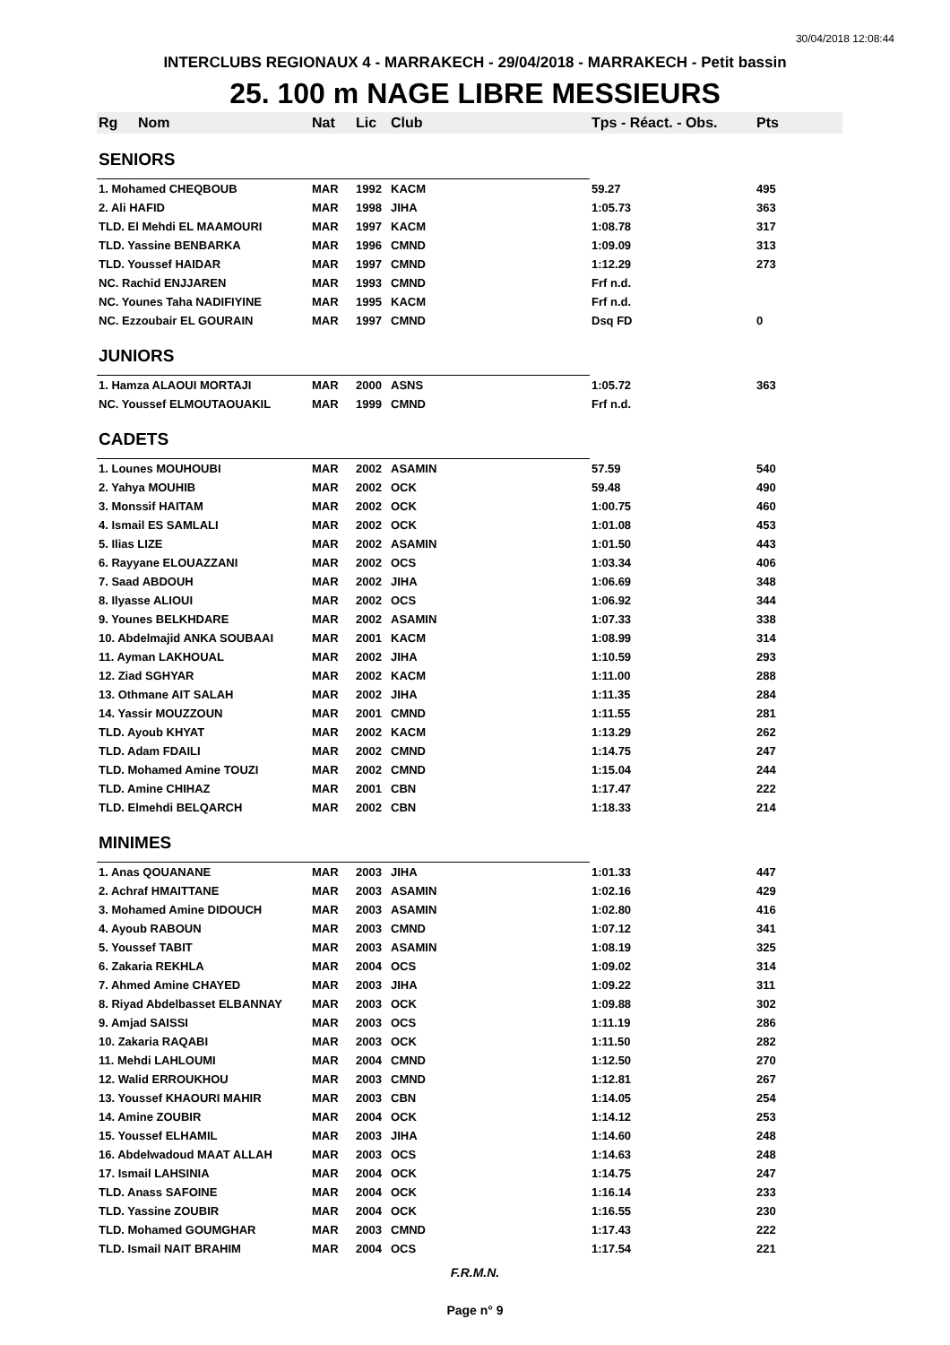30/04/2018 12:08:44
INTERCLUBS REGIONAUX 4 - MARRAKECH - 29/04/2018 - MARRAKECH - Petit bassin
25. 100 m NAGE LIBRE MESSIEURS
| Rg | Nom | Nat | Lic | Club | Tps - Réact. - Obs. | Pts |
| --- | --- | --- | --- | --- | --- | --- |
| SENIORS | | | | | | |
| 1. Mohamed CHEQBOUB | | MAR | 1992 | KACM | 59.27 | 495 |
| 2. Ali HAFID | | MAR | 1998 | JIHA | 1:05.73 | 363 |
| TLD. El Mehdi EL MAAMOURI | | MAR | 1997 | KACM | 1:08.78 | 317 |
| TLD. Yassine BENBARKA | | MAR | 1996 | CMND | 1:09.09 | 313 |
| TLD. Youssef HAIDAR | | MAR | 1997 | CMND | 1:12.29 | 273 |
| NC. Rachid ENJJAREN | | MAR | 1993 | CMND | Frf n.d. | |
| NC. Younes Taha NADIFIYINE | | MAR | 1995 | KACM | Frf n.d. | |
| NC. Ezzoubair EL GOURAIN | | MAR | 1997 | CMND | Dsq FD | 0 |
| JUNIORS | | | | | | |
| 1. Hamza ALAOUI MORTAJI | | MAR | 2000 | ASNS | 1:05.72 | 363 |
| NC. Youssef ELMOUTAOUAKIL | | MAR | 1999 | CMND | Frf n.d. | |
| CADETS | | | | | | |
| 1. Lounes MOUHOUBI | | MAR | 2002 | ASAMIN | 57.59 | 540 |
| 2. Yahya MOUHIB | | MAR | 2002 | OCK | 59.48 | 490 |
| 3. Monssif HAITAM | | MAR | 2002 | OCK | 1:00.75 | 460 |
| 4. Ismail ES SAMLALI | | MAR | 2002 | OCK | 1:01.08 | 453 |
| 5. Ilias LIZE | | MAR | 2002 | ASAMIN | 1:01.50 | 443 |
| 6. Rayyane ELOUAZZANI | | MAR | 2002 | OCS | 1:03.34 | 406 |
| 7. Saad ABDOUH | | MAR | 2002 | JIHA | 1:06.69 | 348 |
| 8. Ilyasse ALIOUI | | MAR | 2002 | OCS | 1:06.92 | 344 |
| 9. Younes BELKHDARE | | MAR | 2002 | ASAMIN | 1:07.33 | 338 |
| 10. Abdelmajid ANKA SOUBAAI | | MAR | 2001 | KACM | 1:08.99 | 314 |
| 11. Ayman LAKHOUAL | | MAR | 2002 | JIHA | 1:10.59 | 293 |
| 12. Ziad SGHYAR | | MAR | 2002 | KACM | 1:11.00 | 288 |
| 13. Othmane AIT SALAH | | MAR | 2002 | JIHA | 1:11.35 | 284 |
| 14. Yassir MOUZZOUN | | MAR | 2001 | CMND | 1:11.55 | 281 |
| TLD. Ayoub KHYAT | | MAR | 2002 | KACM | 1:13.29 | 262 |
| TLD. Adam FDAILI | | MAR | 2002 | CMND | 1:14.75 | 247 |
| TLD. Mohamed Amine TOUZI | | MAR | 2002 | CMND | 1:15.04 | 244 |
| TLD. Amine CHIHAZ | | MAR | 2001 | CBN | 1:17.47 | 222 |
| TLD. Elmehdi BELQARCH | | MAR | 2002 | CBN | 1:18.33 | 214 |
| MINIMES | | | | | | |
| 1. Anas QOUANANE | | MAR | 2003 | JIHA | 1:01.33 | 447 |
| 2. Achraf HMAITTANE | | MAR | 2003 | ASAMIN | 1:02.16 | 429 |
| 3. Mohamed Amine DIDOUCH | | MAR | 2003 | ASAMIN | 1:02.80 | 416 |
| 4. Ayoub RABOUN | | MAR | 2003 | CMND | 1:07.12 | 341 |
| 5. Youssef TABIT | | MAR | 2003 | ASAMIN | 1:08.19 | 325 |
| 6. Zakaria REKHLA | | MAR | 2004 | OCS | 1:09.02 | 314 |
| 7. Ahmed Amine CHAYED | | MAR | 2003 | JIHA | 1:09.22 | 311 |
| 8. Riyad Abdelbasset ELBANNAY | | MAR | 2003 | OCK | 1:09.88 | 302 |
| 9. Amjad SAISSI | | MAR | 2003 | OCS | 1:11.19 | 286 |
| 10. Zakaria RAQABI | | MAR | 2003 | OCK | 1:11.50 | 282 |
| 11. Mehdi LAHLOUMI | | MAR | 2004 | CMND | 1:12.50 | 270 |
| 12. Walid ERROUKHOU | | MAR | 2003 | CMND | 1:12.81 | 267 |
| 13. Youssef KHAOURI MAHIR | | MAR | 2003 | CBN | 1:14.05 | 254 |
| 14. Amine ZOUBIR | | MAR | 2004 | OCK | 1:14.12 | 253 |
| 15. Youssef ELHAMIL | | MAR | 2003 | JIHA | 1:14.60 | 248 |
| 16. Abdelwadoud MAAT ALLAH | | MAR | 2003 | OCS | 1:14.63 | 248 |
| 17. Ismail LAHSINIA | | MAR | 2004 | OCK | 1:14.75 | 247 |
| TLD. Anass SAFOINE | | MAR | 2004 | OCK | 1:16.14 | 233 |
| TLD. Yassine ZOUBIR | | MAR | 2004 | OCK | 1:16.55 | 230 |
| TLD. Mohamed GOUMGHAR | | MAR | 2003 | CMND | 1:17.43 | 222 |
| TLD. Ismail NAIT BRAHIM | | MAR | 2004 | OCS | 1:17.54 | 221 |
F.R.M.N.
Page n° 9